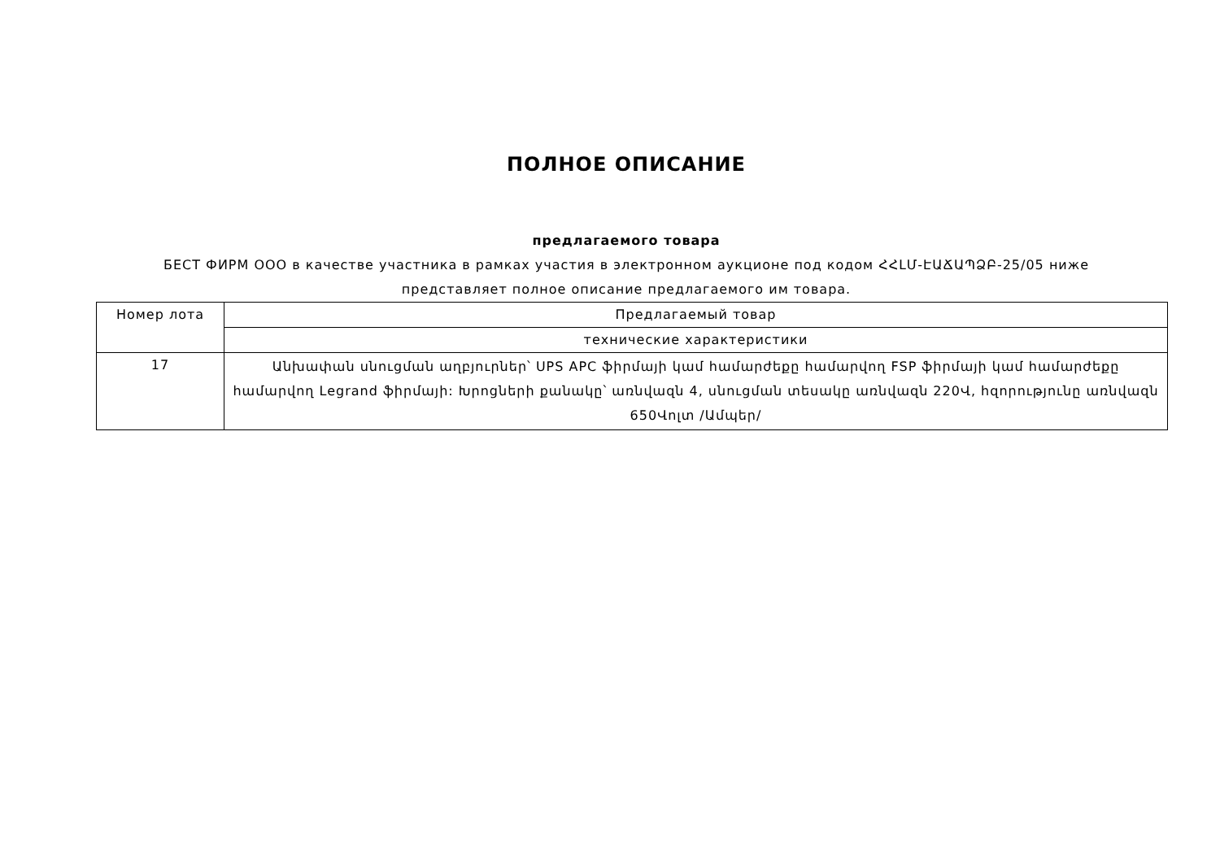ПОЛНОЕ ОПИСАНИЕ
предлагаемого товара
БЕСТ ФИРМ ООО в качестве участника в рамках участия в электронном аукционе под кодом ՀՀԼՄ-ԷԱՃԱՊՁԲ-25/05 ниже представляет полное описание предлагаемого им товара.
| Номер лота | Предлагаемый товар |
| --- | --- |
| | технические характеристики |
| 17 | Անխափան սնուցման աղբյուրներ՝ UPS APC ֆիրմայի կամ համարժեքը համարվող FSP ֆիրմայի կամ համարժեքը համարվող Legrand ֆիրմայի: Խրոցների քանակը՝ առնվազն 4, սնուցման տեսակը առնվազն 220Վ, հզորությունը առնվազն 650Վոլտ /Ամպեր/ |